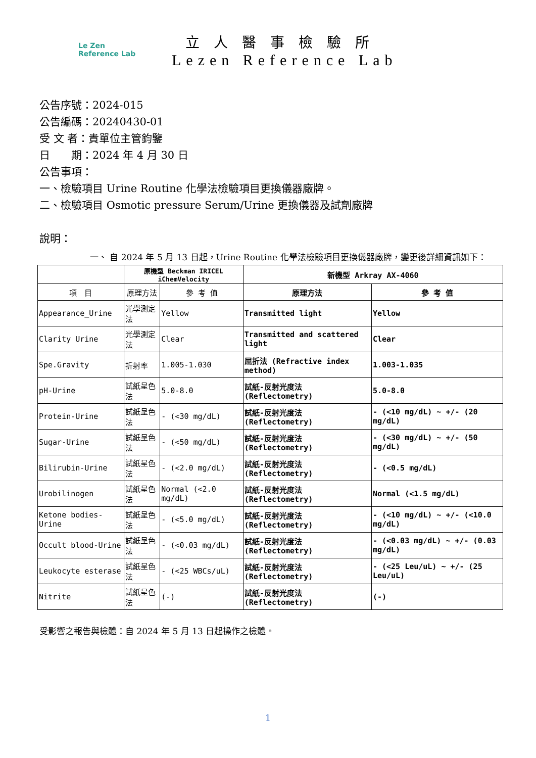Le Zen
Reference Lab
立人醫事檢驗所
Lezen Reference Lab
公告序號：2024-015
公告編碼：20240430-01
受 文 者：貴單位主管鈞鑒
日　　期：2024 年 4 月 30 日
公告事項：
一、檢驗項目 Urine Routine 化學法檢驗項目更換儀器廠牌。
二、檢驗項目 Osmotic pressure Serum/Urine 更換儀器及試劑廠牌
說明：
一、 自 2024 年 5 月 13 日起，Urine Routine 化學法檢驗項目更換儀器廠牌，變更後詳細資訊如下：
| | 原機型 Beckman IRICEL iChemVelocity | | 新機型 Arkray AX-4060 | |
| --- | --- | --- | --- | --- |
| 項 目 | 原理方法 | 參 考 值 | 原理方法 | 參 考 值 |
| Appearance_Urine | 光學測定法 | Yellow | Transmitted light | Yellow |
| Clarity Urine | 光學測定法 | Clear | Transmitted and scattered light | Clear |
| Spe.Gravity | 折射率 | 1.005-1.030 | 屈折法 (Refractive index method) | 1.003-1.035 |
| pH-Urine | 試紙呈色法 | 5.0-8.0 | 試紙-反射光度法 (Reflectometry) | 5.0-8.0 |
| Protein-Urine | 試紙呈色法 | - (<30 mg/dL) | 試紙-反射光度法 (Reflectometry) | - (<10 mg/dL) ~ +/- (20 mg/dL) |
| Sugar-Urine | 試紙呈色法 | - (<50 mg/dL) | 試紙-反射光度法 (Reflectometry) | - (<30 mg/dL) ~ +/- (50 mg/dL) |
| Bilirubin-Urine | 試紙呈色法 | - (<2.0 mg/dL) | 試紙-反射光度法 (Reflectometry) | - (<0.5 mg/dL) |
| Urobilinogen | 試紙呈色法 | Normal (<2.0 mg/dL) | 試紙-反射光度法 (Reflectometry) | Normal (<1.5 mg/dL) |
| Ketone bodies-Urine | 試紙呈色法 | - (<5.0 mg/dL) | 試紙-反射光度法 (Reflectometry) | - (<10 mg/dL) ~ +/- (<10.0 mg/dL) |
| Occult blood-Urine | 試紙呈色法 | - (<0.03 mg/dL) | 試紙-反射光度法 (Reflectometry) | - (<0.03 mg/dL) ~ +/- (0.03 mg/dL) |
| Leukocyte esterase | 試紙呈色法 | - (<25 WBCs/uL) | 試紙-反射光度法 (Reflectometry) | - (<25 Leu/uL) ~ +/- (25 Leu/uL) |
| Nitrite | 試紙呈色法 | (-) | 試紙-反射光度法 (Reflectometry) | (-) |
受影響之報告與檢體：自 2024 年 5 月 13 日起操作之檢體。
1